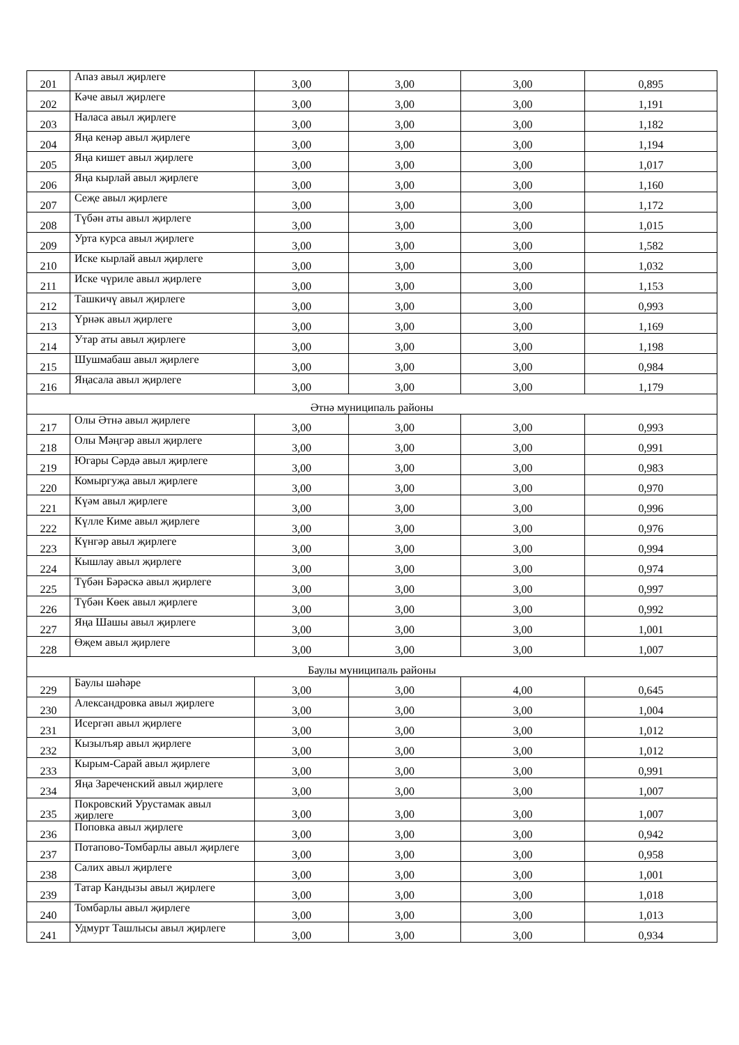| 201 | Апаз авыл җирлеге | 3,00 | 3,00 | 3,00 | 0,895 |
| 202 | Кәче авыл җирлеге | 3,00 | 3,00 | 3,00 | 1,191 |
| 203 | Наласа авыл җирлеге | 3,00 | 3,00 | 3,00 | 1,182 |
| 204 | Яңа кенәр авыл җирлеге | 3,00 | 3,00 | 3,00 | 1,194 |
| 205 | Яңа кишет авыл җирлеге | 3,00 | 3,00 | 3,00 | 1,017 |
| 206 | Яңа кырлай авыл җирлеге | 3,00 | 3,00 | 3,00 | 1,160 |
| 207 | Сеҗе авыл җирлеге | 3,00 | 3,00 | 3,00 | 1,172 |
| 208 | Түбән аты авыл җирлеге | 3,00 | 3,00 | 3,00 | 1,015 |
| 209 | Урта курса авыл җирлеге | 3,00 | 3,00 | 3,00 | 1,582 |
| 210 | Иске кырлай авыл җирлеге | 3,00 | 3,00 | 3,00 | 1,032 |
| 211 | Иске чүриле авыл җирлеге | 3,00 | 3,00 | 3,00 | 1,153 |
| 212 | Ташкичү авыл җирлеге | 3,00 | 3,00 | 3,00 | 0,993 |
| 213 | Үрнәк авыл җирлеге | 3,00 | 3,00 | 3,00 | 1,169 |
| 214 | Утар аты авыл җирлеге | 3,00 | 3,00 | 3,00 | 1,198 |
| 215 | Шушмабаш авыл җирлеге | 3,00 | 3,00 | 3,00 | 0,984 |
| 216 | Яңасала авыл җирлеге | 3,00 | 3,00 | 3,00 | 1,179 |
| Әтнә муниципаль районы | | | | | |
| 217 | Олы Әтнә авыл җирлеге | 3,00 | 3,00 | 3,00 | 0,993 |
| 218 | Олы Мәңгәр авыл җирлеге | 3,00 | 3,00 | 3,00 | 0,991 |
| 219 | Югары Сәрдә авыл җирлеге | 3,00 | 3,00 | 3,00 | 0,983 |
| 220 | Комыргуҗа авыл җирлеге | 3,00 | 3,00 | 3,00 | 0,970 |
| 221 | Күәм авыл җирлеге | 3,00 | 3,00 | 3,00 | 0,996 |
| 222 | Күлле Киме авыл җирлеге | 3,00 | 3,00 | 3,00 | 0,976 |
| 223 | Күнгәр авыл җирлеге | 3,00 | 3,00 | 3,00 | 0,994 |
| 224 | Кышлау авыл җирлеге | 3,00 | 3,00 | 3,00 | 0,974 |
| 225 | Түбән Бәрәскә авыл җирлеге | 3,00 | 3,00 | 3,00 | 0,997 |
| 226 | Түбән Көек авыл җирлеге | 3,00 | 3,00 | 3,00 | 0,992 |
| 227 | Яңа Шашы авыл җирлеге | 3,00 | 3,00 | 3,00 | 1,001 |
| 228 | Өҗем авыл җирлеге | 3,00 | 3,00 | 3,00 | 1,007 |
| Баулы муниципаль районы | | | | | |
| 229 | Баулы шәһәре | 3,00 | 3,00 | 4,00 | 0,645 |
| 230 | Александровка авыл җирлеге | 3,00 | 3,00 | 3,00 | 1,004 |
| 231 | Исергәп авыл җирлеге | 3,00 | 3,00 | 3,00 | 1,012 |
| 232 | Кызылъяр авыл җирлеге | 3,00 | 3,00 | 3,00 | 1,012 |
| 233 | Кырым-Сарай авыл җирлеге | 3,00 | 3,00 | 3,00 | 0,991 |
| 234 | Яңа Зареченский авыл җирлеге | 3,00 | 3,00 | 3,00 | 1,007 |
| 235 | Покровский Урустамак авыл җирлеге | 3,00 | 3,00 | 3,00 | 1,007 |
| 236 | Поповка авыл җирлеге | 3,00 | 3,00 | 3,00 | 0,942 |
| 237 | Потапово-Томбарлы авыл җирлеге | 3,00 | 3,00 | 3,00 | 0,958 |
| 238 | Салих авыл җирлеге | 3,00 | 3,00 | 3,00 | 1,001 |
| 239 | Татар Кандызы авыл җирлеге | 3,00 | 3,00 | 3,00 | 1,018 |
| 240 | Томбарлы авыл җирлеге | 3,00 | 3,00 | 3,00 | 1,013 |
| 241 | Удмурт Ташлысы авыл җирлеге | 3,00 | 3,00 | 3,00 | 0,934 |